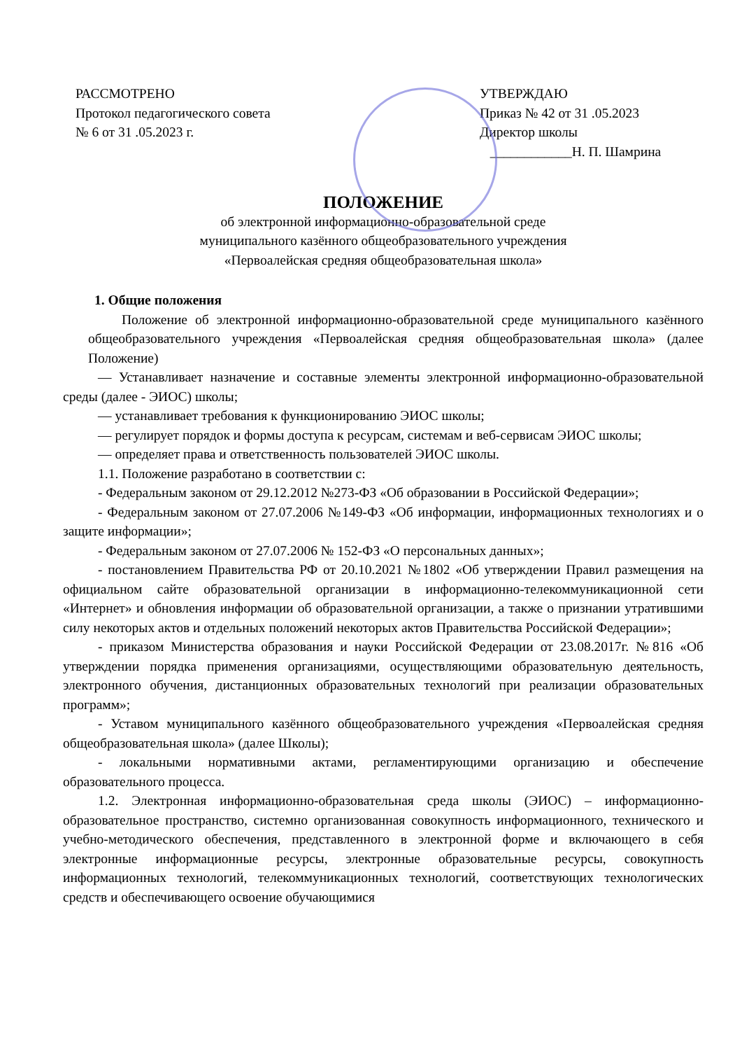РАССМОТРЕНО
Протокол педагогического совета
№ 6 от 31 .05.2023 г.
УТВЕРЖДАЮ
Приказ № 42 от 31 .05.2023
Директор школы
____________Н. П. Шамрина
ПОЛОЖЕНИЕ
об электронной информационно-образовательной среде
муниципального казённого общеобразовательного учреждения
«Первоалейская средняя общеобразовательная школа»
1. Общие положения
Положение об электронной информационно-образовательной среде муниципального казённого общеобразовательного учреждения «Первоалейская средняя общеобразовательная школа» (далее Положение)
— Устанавливает назначение и составные элементы электронной информационно-образовательной среды (далее - ЭИОС) школы;
— устанавливает требования к функционированию ЭИОС школы;
— регулирует порядок и формы доступа к ресурсам, системам и веб-сервисам ЭИОС школы;
— определяет права и ответственность пользователей ЭИОС школы.
1.1. Положение разработано в соответствии с:
- Федеральным законом от 29.12.2012 №273-ФЗ «Об образовании в Российской Федерации»;
- Федеральным законом от 27.07.2006 №149-ФЗ «Об информации, информационных технологиях и о защите информации»;
- Федеральным законом от 27.07.2006 № 152-ФЗ «О персональных данных»;
- постановлением Правительства РФ от 20.10.2021 №1802 «Об утверждении Правил размещения на официальном сайте образовательной организации в информационно-телекоммуникационной сети «Интернет» и обновления информации об образовательной организации, а также о признании утратившими силу некоторых актов и отдельных положений некоторых актов Правительства Российской Федерации»;
- приказом Министерства образования и науки Российской Федерации от 23.08.2017г. №816 «Об утверждении порядка применения организациями, осуществляющими образовательную деятельность, электронного обучения, дистанционных образовательных технологий при реализации образовательных программ»;
- Уставом муниципального казённого общеобразовательного учреждения «Первоалейская средняя общеобразовательная школа» (далее Школы);
- локальными нормативными актами, регламентирующими организацию и обеспечение образовательного процесса.
1.2. Электронная информационно-образовательная среда школы (ЭИОС) – информационно-образовательное пространство, системно организованная совокупность информационного, технического и учебно-методического обеспечения, представленного в электронной форме и включающего в себя электронные информационные ресурсы, электронные образовательные ресурсы, совокупность информационных технологий, телекоммуникационных технологий, соответствующих технологических средств и обеспечивающего освоение обучающимися